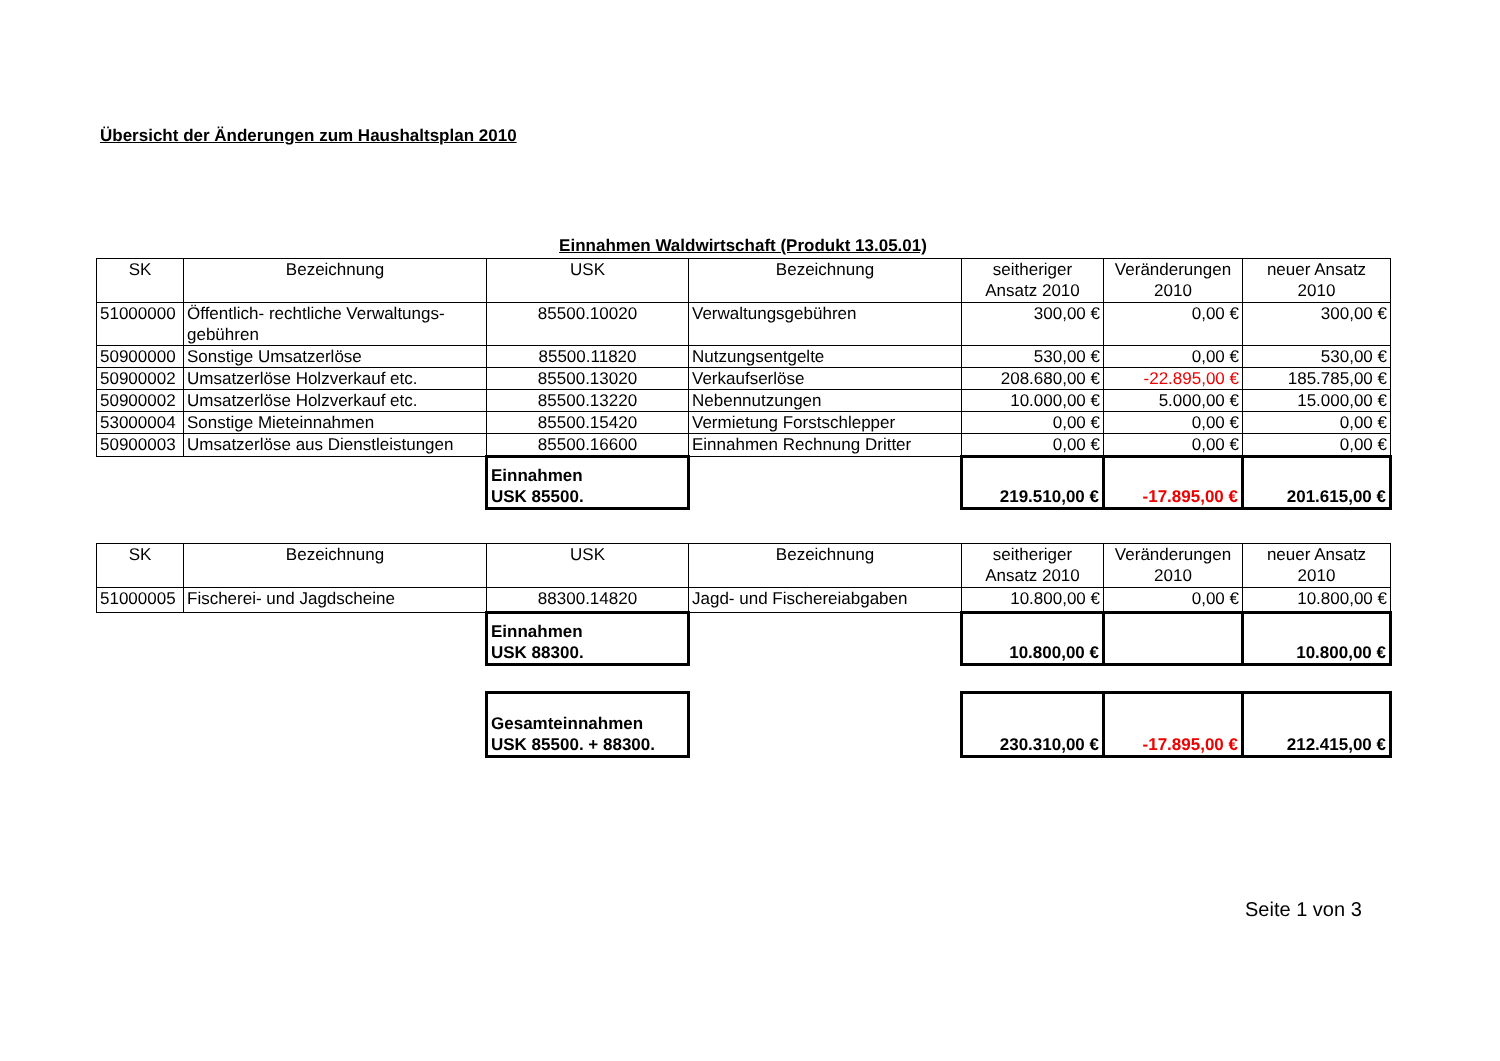Übersicht der Änderungen zum Haushaltsplan 2010
Einnahmen Waldwirtschaft (Produkt 13.05.01)
| SK | Bezeichnung | USK | Bezeichnung | seitheriger Ansatz 2010 | Veränderungen 2010 | neuer Ansatz 2010 |
| --- | --- | --- | --- | --- | --- | --- |
| 51000000 | Öffentlich- rechtliche Verwaltungs-gebühren | 85500.10020 | Verwaltungsgebühren | 300,00 € | 0,00 € | 300,00 € |
| 50900000 | Sonstige Umsatzerlöse | 85500.11820 | Nutzungsentgelte | 530,00 € | 0,00 € | 530,00 € |
| 50900002 | Umsatzerlöse Holzverkauf etc. | 85500.13020 | Verkaufserlöse | 208.680,00 € | -22.895,00 € | 185.785,00 € |
| 50900002 | Umsatzerlöse Holzverkauf etc. | 85500.13220 | Nebennutzungen | 10.000,00 € | 5.000,00 € | 15.000,00 € |
| 53000004 | Sonstige Mieteinnahmen | 85500.15420 | Vermietung Forstschlepper | 0,00 € | 0,00 € | 0,00 € |
| 50900003 | Umsatzerlöse aus Dienstleistungen | 85500.16600 | Einnahmen Rechnung Dritter | 0,00 € | 0,00 € | 0,00 € |
| | | Einnahmen USK 85500. | | 219.510,00 € | -17.895,00 € | 201.615,00 € |
| SK | Bezeichnung | USK | Bezeichnung | seitheriger Ansatz 2010 | Veränderungen 2010 | neuer Ansatz 2010 |
| --- | --- | --- | --- | --- | --- | --- |
| 51000005 | Fischerei- und Jagdscheine | 88300.14820 | Jagd- und Fischereiabgaben | 10.800,00 € | 0,00 € | 10.800,00 € |
| | | Einnahmen USK 88300. | | 10.800,00 € | | 10.800,00 € |
| | | Gesamteinnahmen USK 85500. + 88300. | | 230.310,00 € | -17.895,00 € | 212.415,00 € |
Seite 1 von 3